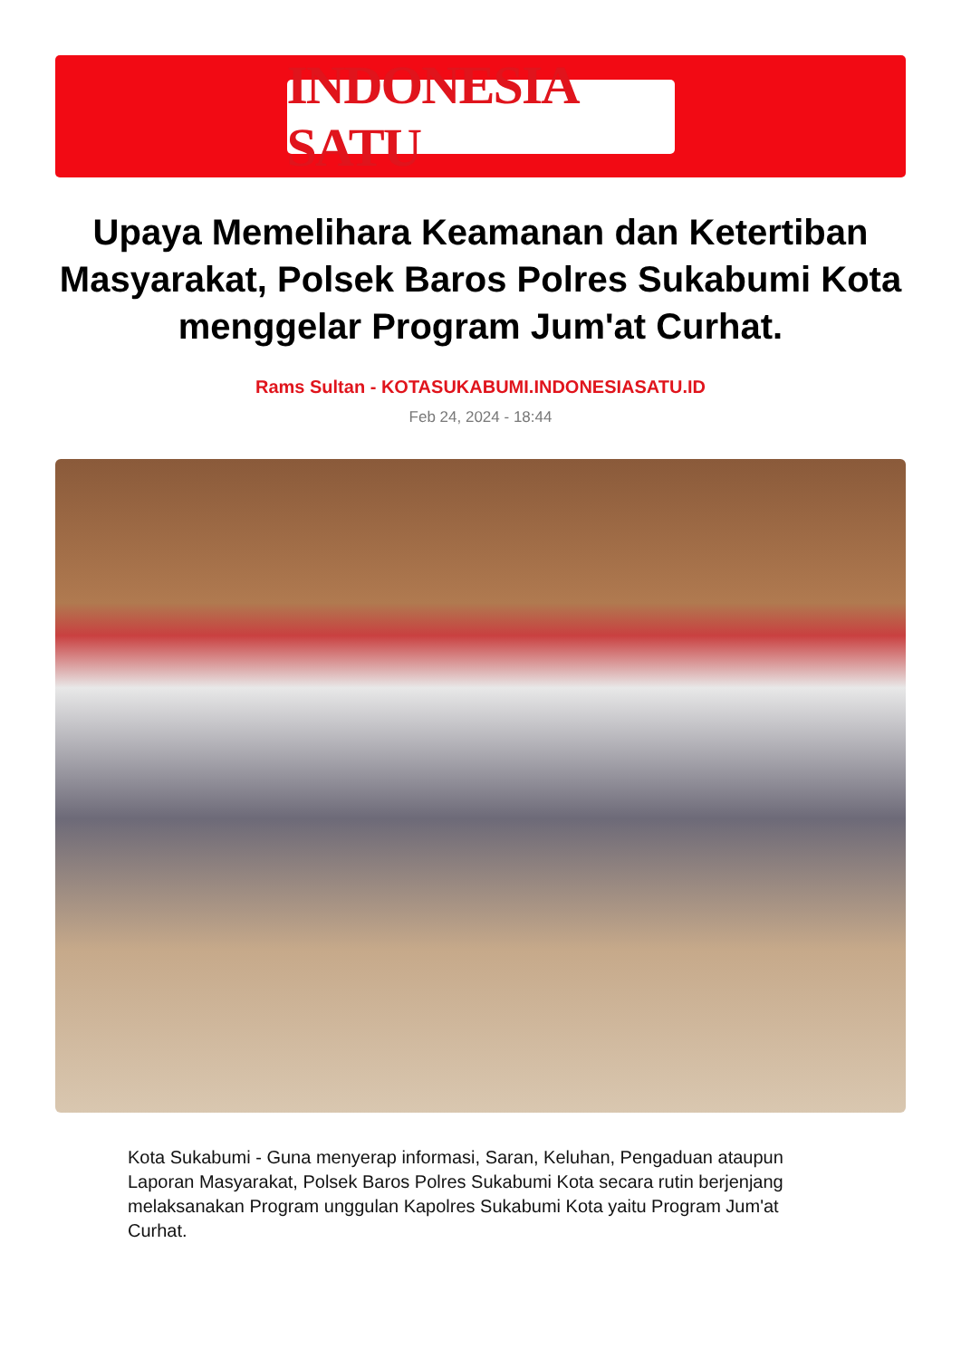INDONESIA SATU
Upaya Memelihara Keamanan dan Ketertiban Masyarakat, Polsek Baros Polres Sukabumi Kota menggelar Program Jum'at Curhat.
Rams Sultan - KOTASUKABUMI.INDONESIASATU.ID
Feb 24, 2024 - 18:44
Kota Sukabumi - Guna menyerap informasi, Saran, Keluhan, Pengaduan ataupun Laporan Masyarakat, Polsek Baros Polres Sukabumi Kota secara rutin berjenjang melaksanakan Program unggulan Kapolres Sukabumi Kota yaitu Program Jum'at Curhat.